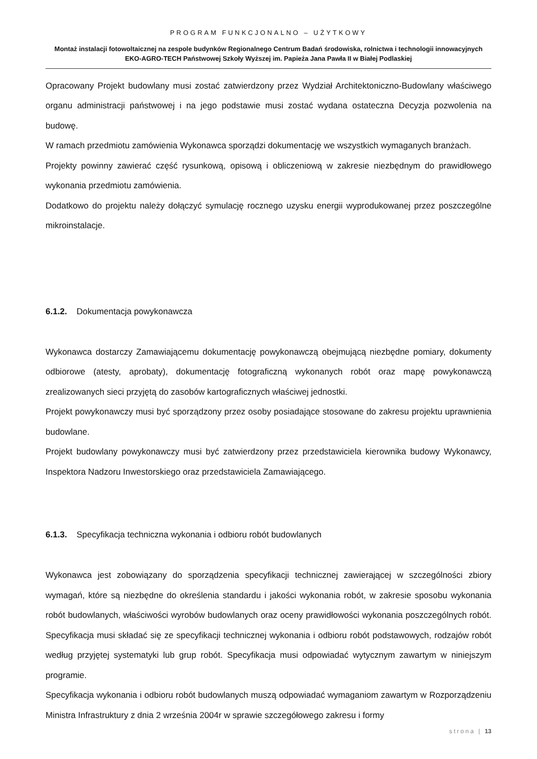PROGRAM FUNKCJONALNO – UŻYTKOWY
Montaż instalacji fotowoltaicznej na zespole budynków Regionalnego Centrum Badań środowiska, rolnictwa i technologii innowacyjnych EKO-AGRO-TECH Państwowej Szkoły Wyższej im. Papieża Jana Pawła II w Białej Podlaskiej
Opracowany Projekt budowlany musi zostać zatwierdzony przez Wydział Architektoniczno-Budowlany właściwego organu administracji państwowej i na jego podstawie musi zostać wydana ostateczna Decyzja pozwolenia na budowę.
W ramach przedmiotu zamówienia Wykonawca sporządzi dokumentację we wszystkich wymaganych branżach.
Projekty powinny zawierać część rysunkową, opisową i obliczeniową w zakresie niezbędnym do prawidłowego wykonania przedmiotu zamówienia.
Dodatkowo do projektu należy dołączyć symulację rocznego uzysku energii wyprodukowanej przez poszczególne mikroinstalacje.
6.1.2. Dokumentacja powykonawcza
Wykonawca dostarczy Zamawiającemu dokumentację powykonawczą obejmującą niezbędne pomiary, dokumenty odbiorowe (atesty, aprobaty), dokumentację fotograficzną wykonanych robót oraz mapę powykonawczą zrealizowanych sieci przyjętą do zasobów kartograficznych właściwej jednostki.
Projekt powykonawczy musi być sporządzony przez osoby posiadające stosowane do zakresu projektu uprawnienia budowlane.
Projekt budowlany powykonawczy musi być zatwierdzony przez przedstawiciela kierownika budowy Wykonawcy, Inspektora Nadzoru Inwestorskiego oraz przedstawiciela Zamawiającego.
6.1.3. Specyfikacja techniczna wykonania i odbioru robót budowlanych
Wykonawca jest zobowiązany do sporządzenia specyfikacji technicznej zawierającej w szczególności zbiory wymagań, które są niezbędne do określenia standardu i jakości wykonania robót, w zakresie sposobu wykonania robót budowlanych, właściwości wyrobów budowlanych oraz oceny prawidłowości wykonania poszczególnych robót. Specyfikacja musi składać się ze specyfikacji technicznej wykonania i odbioru robót podstawowych, rodzajów robót według przyjętej systematyki lub grup robót. Specyfikacja musi odpowiadać wytycznym zawartym w niniejszym programie.
Specyfikacja wykonania i odbioru robót budowlanych muszą odpowiadać wymaganiom zawartym w Rozporządzeniu Ministra Infrastruktury z dnia 2 września 2004r w sprawie szczegółowego zakresu i formy
strona | 13